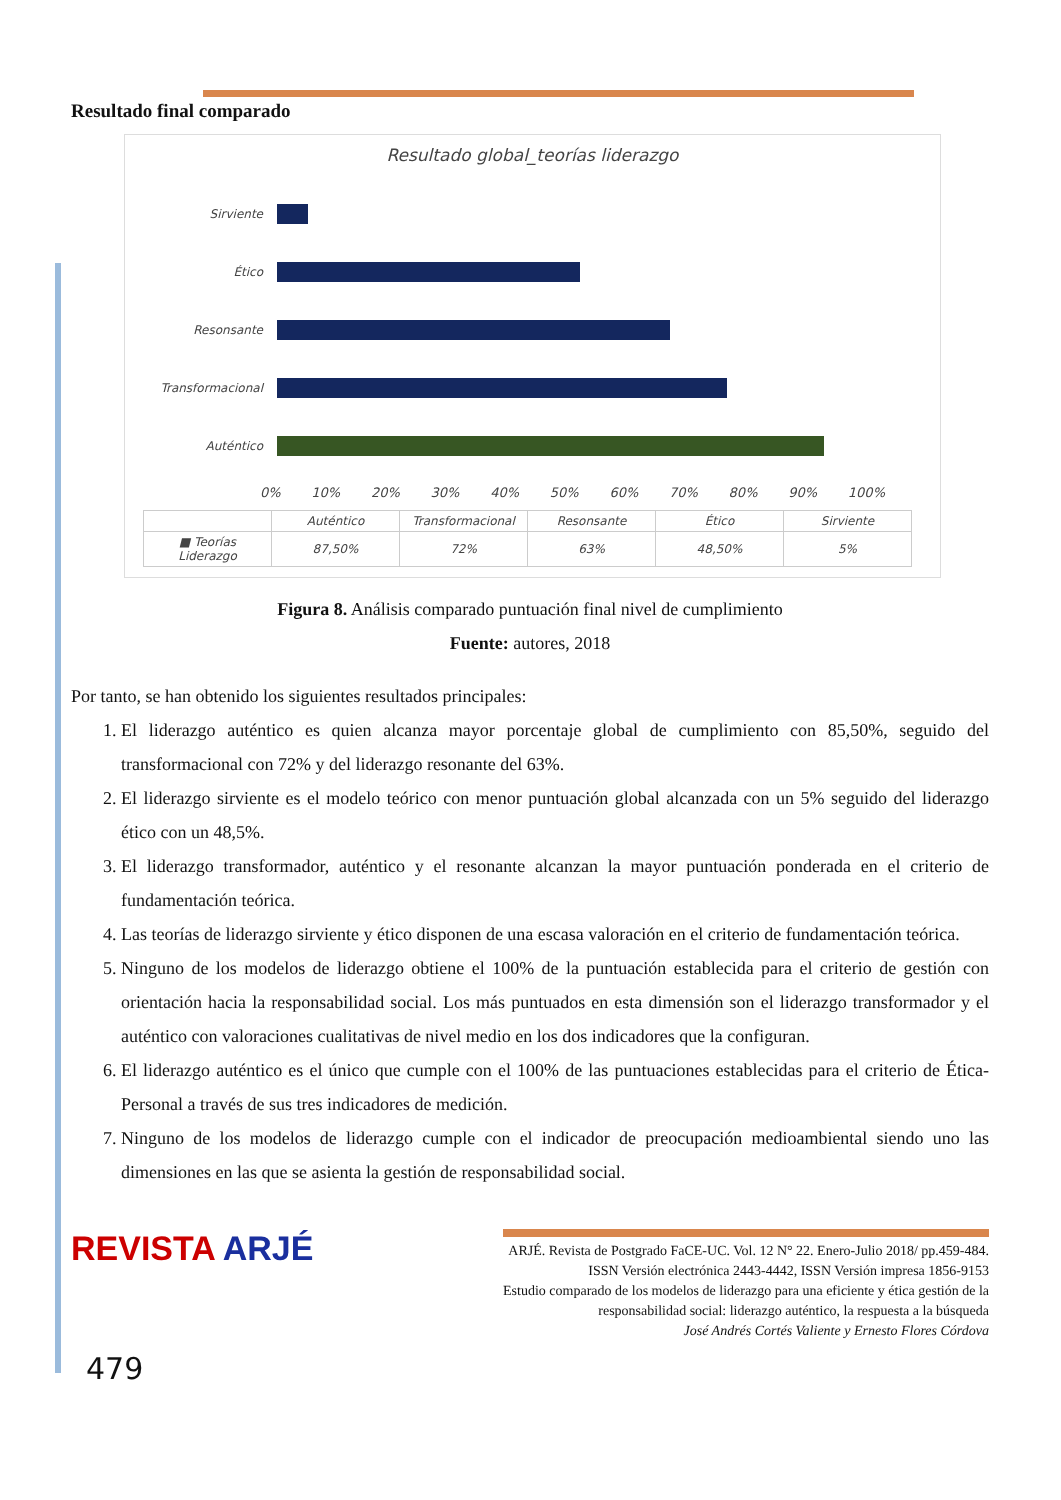Resultado final comparado
Resultado global_teorías liderazgo
Sirviente
Ético
Resonsante
Transformacional
Auténtico
0% 10% 20% 30% 40% 50% 60% 70% 80% 90% 100%
| | Auténtico | Transformacional | Resonsante | Ético | Sirviente |
| --- | --- | --- | --- | --- | --- |
| ■ Teorías Liderazgo | 87,50% | 72% | 63% | 48,50% | 5% |
Figura 8. Análisis comparado puntuación final nivel de cumplimiento
Fuente: autores, 2018
Por tanto, se han obtenido los siguientes resultados principales:
1. El liderazgo auténtico es quien alcanza mayor porcentaje global de cumplimiento con 85,50%, seguido del transformacional con 72% y del liderazgo resonante del 63%.
2. El liderazgo sirviente es el modelo teórico con menor puntuación global alcanzada con un 5% seguido del liderazgo ético con un 48,5%.
3. El liderazgo transformador, auténtico y el resonante alcanzan la mayor puntuación ponderada en el criterio de fundamentación teórica.
4. Las teorías de liderazgo sirviente y ético disponen de una escasa valoración en el criterio de fundamentación teórica.
5. Ninguno de los modelos de liderazgo obtiene el 100% de la puntuación establecida para el criterio de gestión con orientación hacia la responsabilidad social. Los más puntuados en esta dimensión son el liderazgo transformador y el auténtico con valoraciones cualitativas de nivel medio en los dos indicadores que la configuran.
6. El liderazgo auténtico es el único que cumple con el 100% de las puntuaciones establecidas para el criterio de Ética-Personal a través de sus tres indicadores de medición.
7. Ninguno de los modelos de liderazgo cumple con el indicador de preocupación medioambiental siendo uno las dimensiones en las que se asienta la gestión de responsabilidad social.
REVISTA ARJÉ
ARJÉ. Revista de Postgrado FaCE-UC. Vol. 12 N° 22. Enero-Julio 2018/ pp.459-484.
ISSN Versión electrónica 2443-4442, ISSN Versión impresa 1856-9153
Estudio comparado de los modelos de liderazgo para una eficiente y ética gestión de la
responsabilidad social: liderazgo auténtico, la respuesta a la búsqueda
José Andrés Cortés Valiente y Ernesto Flores Córdova
479